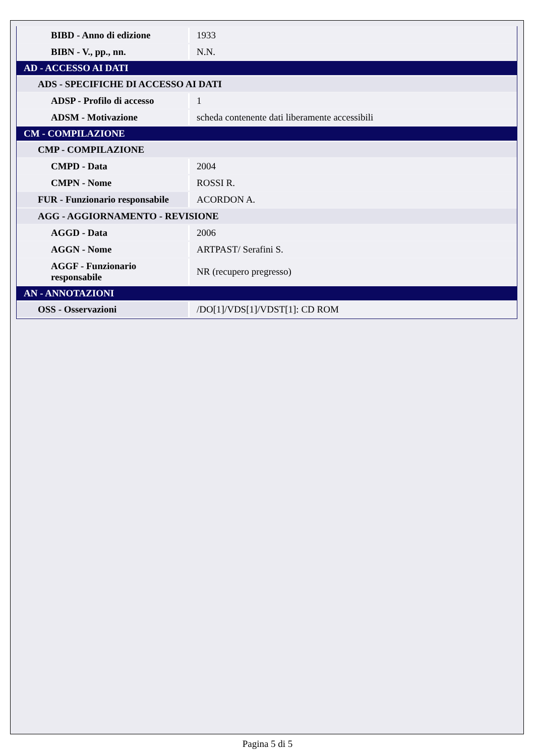| BIBD - Anno di edizione | 1933 |
| BIBN - V., pp., nn. | N.N. |
| AD - ACCESSO AI DATI | |
| ADS - SPECIFICHE DI ACCESSO AI DATI | |
| ADSP - Profilo di accesso | 1 |
| ADSM - Motivazione | scheda contenente dati liberamente accessibili |
| CM - COMPILAZIONE | |
| CMP - COMPILAZIONE | |
| CMPD - Data | 2004 |
| CMPN - Nome | ROSSI R. |
| FUR - Funzionario responsabile | ACORDON A. |
| AGG - AGGIORNAMENTO - REVISIONE | |
| AGGD - Data | 2006 |
| AGGN - Nome | ARTPAST/ Serafini S. |
| AGGF - Funzionario responsabile | NR (recupero pregresso) |
| AN - ANNOTAZIONI | |
| OSS - Osservazioni | /DO[1]/VDS[1]/VDST[1]: CD ROM |
Pagina 5 di 5